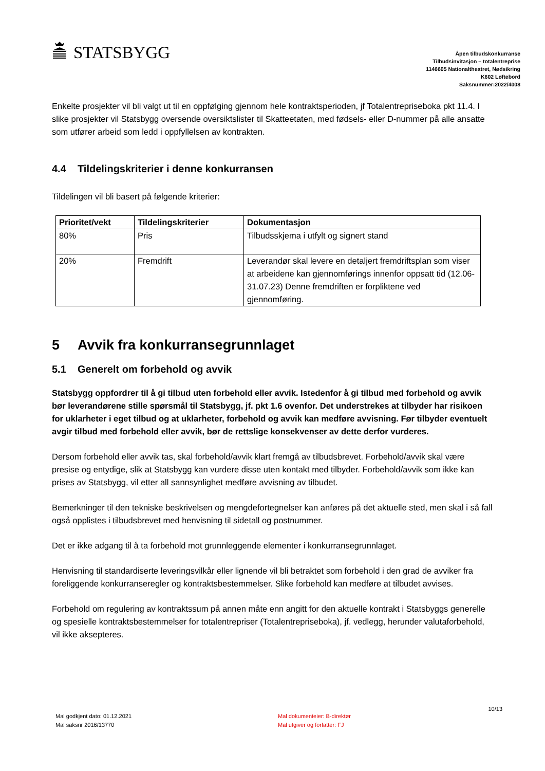STATSBYGG
Åpen tilbudskonkurranse
Tilbudsinvitasjon – totalentreprise
1146605 Nationaltheatret, Nødsikring
K602 Løftebord
Saksnummer:2022/4008
Enkelte prosjekter vil bli valgt ut til en oppfølging gjennom hele kontraktsperioden, jf Totalentrepriseboka pkt 11.4. I slike prosjekter vil Statsbygg oversende oversiktslister til Skatteetaten, med fødsels- eller D-nummer på alle ansatte som utfører arbeid som ledd i oppfyllelsen av kontrakten.
4.4 Tildelingskriterier i denne konkurransen
Tildelingen vil bli basert på følgende kriterier:
| Prioritet/vekt | Tildelingskriterier | Dokumentasjon |
| --- | --- | --- |
| 80% | Pris | Tilbudsskjema i utfylt og signert stand |
| 20% | Fremdrift | Leverandør skal levere en detaljert fremdriftsplan som viser at arbeidene kan gjennomførings innenfor oppsatt tid (12.06-31.07.23) Denne fremdriften er forpliktene ved gjennomføring. |
5 Avvik fra konkurransegrunnlaget
5.1 Generelt om forbehold og avvik
Statsbygg oppfordrer til å gi tilbud uten forbehold eller avvik. Istedenfor å gi tilbud med forbehold og avvik bør leverandørene stille spørsmål til Statsbygg, jf. pkt 1.6 ovenfor. Det understrekes at tilbyder har risikoen for uklarheter i eget tilbud og at uklarheter, forbehold og avvik kan medføre avvisning. Før tilbyder eventuelt avgir tilbud med forbehold eller avvik, bør de rettslige konsekvenser av dette derfor vurderes.
Dersom forbehold eller avvik tas, skal forbehold/avvik klart fremgå av tilbudsbrevet. Forbehold/avvik skal være presise og entydige, slik at Statsbygg kan vurdere disse uten kontakt med tilbyder. Forbehold/avvik som ikke kan prises av Statsbygg, vil etter all sannsynlighet medføre avvisning av tilbudet.
Bemerkninger til den tekniske beskrivelsen og mengdefortegnelser kan anføres på det aktuelle sted, men skal i så fall også opplistes i tilbudsbrevet med henvisning til sidetall og postnummer.
Det er ikke adgang til å ta forbehold mot grunnleggende elementer i konkurransegrunnlaget.
Henvisning til standardiserte leveringsvilkår eller lignende vil bli betraktet som forbehold i den grad de avviker fra foreliggende konkurranseregler og kontraktsbestemmelser. Slike forbehold kan medføre at tilbudet avvises.
Forbehold om regulering av kontraktssum på annen måte enn angitt for den aktuelle kontrakt i Statsbyggs generelle og spesielle kontraktsbestemmelser for totalentrepriser (Totalentrepriseboka), jf. vedlegg, herunder valutaforbehold, vil ikke aksepteres.
10/13
Mal godkjent dato: 01.12.2021
Mal saksnr 2016/13770
Mal dokumenteier: B-direktør
Mal utgiver og forfatter: FJ